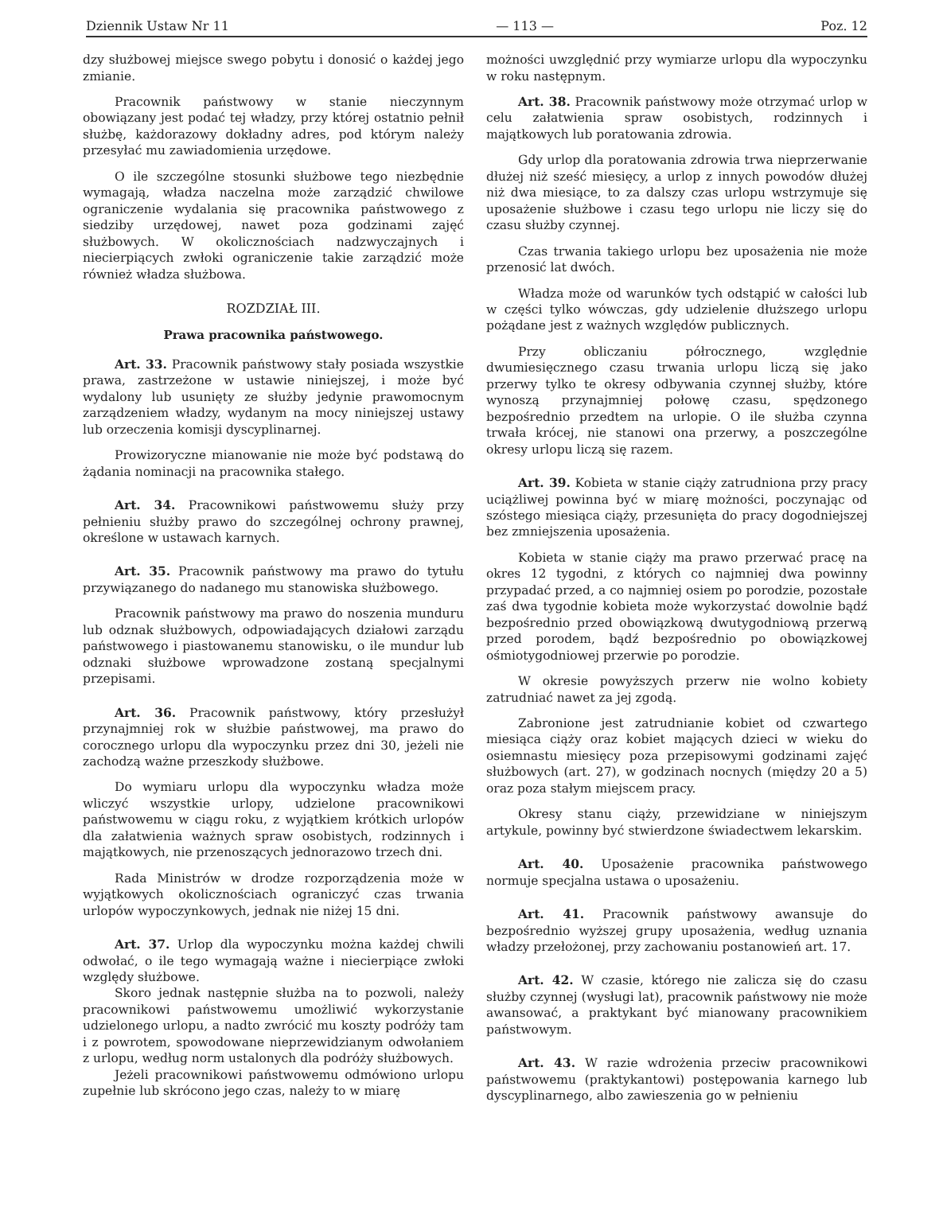Dziennik Ustaw Nr 11 — 113 — Poz. 12
dzy służbowej miejsce swego pobytu i donosić o każdej jego zmianie.
Pracownik państwowy w stanie nieczynnym obowiązany jest podać tej władzy, przy której ostatnio pełnił służbę, każdorazowy dokładny adres, pod którym należy przesyłać mu zawiadomienia urzędowe.
O ile szczególne stosunki służbowe tego niezbędnie wymagają, władza naczelna może zarządzić chwilowe ograniczenie wydalania się pracownika państwowego z siedziby urzędowej, nawet poza godzinami zajęć służbowych. W okolicznościach nadzwyczajnych i niecierpiących zwłoki ograniczenie takie zarządzić może również władza służbowa.
ROZDZIAŁ III.
Prawa pracownika państwowego.
Art. 33. Pracownik państwowy stały posiada wszystkie prawa, zastrzeżone w ustawie niniejszej, i może być wydalony lub usunięty ze służby jedynie prawomocnym zarządzeniem władzy, wydanym na mocy niniejszej ustawy lub orzeczenia komisji dyscyplinarnej.
Prowizoryczne mianowanie nie może być podstawą do żądania nominacji na pracownika stałego.
Art. 34. Pracownikowi państwowemu służy przy pełnieniu służby prawo do szczególnej ochrony prawnej, określone w ustawach karnych.
Art. 35. Pracownik państwowy ma prawo do tytułu przywiązanego do nadanego mu stanowiska służbowego.
Pracownik państwowy ma prawo do noszenia munduru lub odznak służbowych, odpowiadających działowi zarządu państwowego i piastowanemu stanowisku, o ile mundur lub odznaki służbowe wprowadzone zostaną specjalnymi przepisami.
Art. 36. Pracownik państwowy, który przesłużył przynajmniej rok w służbie państwowej, ma prawo do corocznego urlopu dla wypoczynku przez dni 30, jeżeli nie zachodzą ważne przeszkody służbowe.
Do wymiaru urlopu dla wypoczynku władza może wliczyć wszystkie urlopy, udzielone pracownikowi państwowemu w ciągu roku, z wyjątkiem krótkich urlopów dla załatwienia ważnych spraw osobistych, rodzinnych i majątkowych, nie przenoszących jednorazowo trzech dni.
Rada Ministrów w drodze rozporządzenia może w wyjątkowych okolicznościach ograniczyć czas trwania urlopów wypoczynkowych, jednak nie niżej 15 dni.
Art. 37. Urlop dla wypoczynku można każdej chwili odwołać, o ile tego wymagają ważne i niecierpiące zwłoki względy służbowe.
Skoro jednak następnie służba na to pozwoli, należy pracownikowi państwowemu umożliwić wykorzystanie udzielonego urlopu, a nadto zwrócić mu koszty podróży tam i z powrotem, spowodowane nieprzewidzianym odwołaniem z urlopu, według norm ustalonych dla podróży służbowych.
Jeżeli pracownikowi państwowemu odmówiono urlopu zupełnie lub skrócono jego czas, należy to w miarę
możności uwzględnić przy wymiarze urlopu dla wypoczynku w roku następnym.
Art. 38. Pracownik państwowy może otrzymać urlop w celu załatwienia spraw osobistych, rodzinnych i majątkowych lub poratowania zdrowia.
Gdy urlop dla poratowania zdrowia trwa nieprzerwanie dłużej niż sześć miesięcy, a urlop z innych powodów dłużej niż dwa miesiące, to za dalszy czas urlopu wstrzymuje się uposażenie służbowe i czasu tego urlopu nie liczy się do czasu służby czynnej.
Czas trwania takiego urlopu bez uposażenia nie może przenosić lat dwóch.
Władza może od warunków tych odstąpić w całości lub w części tylko wówczas, gdy udzielenie dłuższego urlopu pożądane jest z ważnych względów publicznych.
Przy obliczaniu półrocznego, względnie dwumiesięcznego czasu trwania urlopu liczą się jako przerwy tylko te okresy odbywania czynnej służby, które wynoszą przynajmniej połowę czasu, spędzonego bezpośrednio przedtem na urlopie. O ile służba czynna trwała krócej, nie stanowi ona przerwy, a poszczególne okresy urlopu liczą się razem.
Art. 39. Kobieta w stanie ciąży zatrudniona przy pracy uciążliwej powinna być w miarę możności, poczynając od szóstego miesiąca ciąży, przesunięta do pracy dogodniejszej bez zmniejszenia uposażenia.
Kobieta w stanie ciąży ma prawo przerwać pracę na okres 12 tygodni, z których co najmniej dwa powinny przypadać przed, a co najmniej osiem po porodzie, pozostałe zaś dwa tygodnie kobieta może wykorzystać dowolnie bądź bezpośrednio przed obowiązkową dwutygodniową przerwą przed porodem, bądź bezpośrednio po obowiązkowej ośmiotygodniowej przerwie po porodzie.
W okresie powyższych przerw nie wolno kobiety zatrudniać nawet za jej zgodą.
Zabronione jest zatrudnianie kobiet od czwartego miesiąca ciąży oraz kobiet mających dzieci w wieku do osiemnastu miesięcy poza przepisowymi godzinami zajęć służbowych (art. 27), w godzinach nocnych (między 20 a 5) oraz poza stałym miejscem pracy.
Okresy stanu ciąży, przewidziane w niniejszym artykule, powinny być stwierdzone świadectwem lekarskim.
Art. 40. Uposażenie pracownika państwowego normuje specjalna ustawa o uposażeniu.
Art. 41. Pracownik państwowy awansuje do bezpośrednio wyższej grupy uposażenia, według uznania władzy przełożonej, przy zachowaniu postanowień art. 17.
Art. 42. W czasie, którego nie zalicza się do czasu służby czynnej (wysługi lat), pracownik państwowy nie może awansować, a praktykant być mianowany pracownikiem państwowym.
Art. 43. W razie wdrożenia przeciw pracownikowi państwowemu (praktykantowi) postępowania karnego lub dyscyplinarnego, albo zawieszenia go w pełnieniu